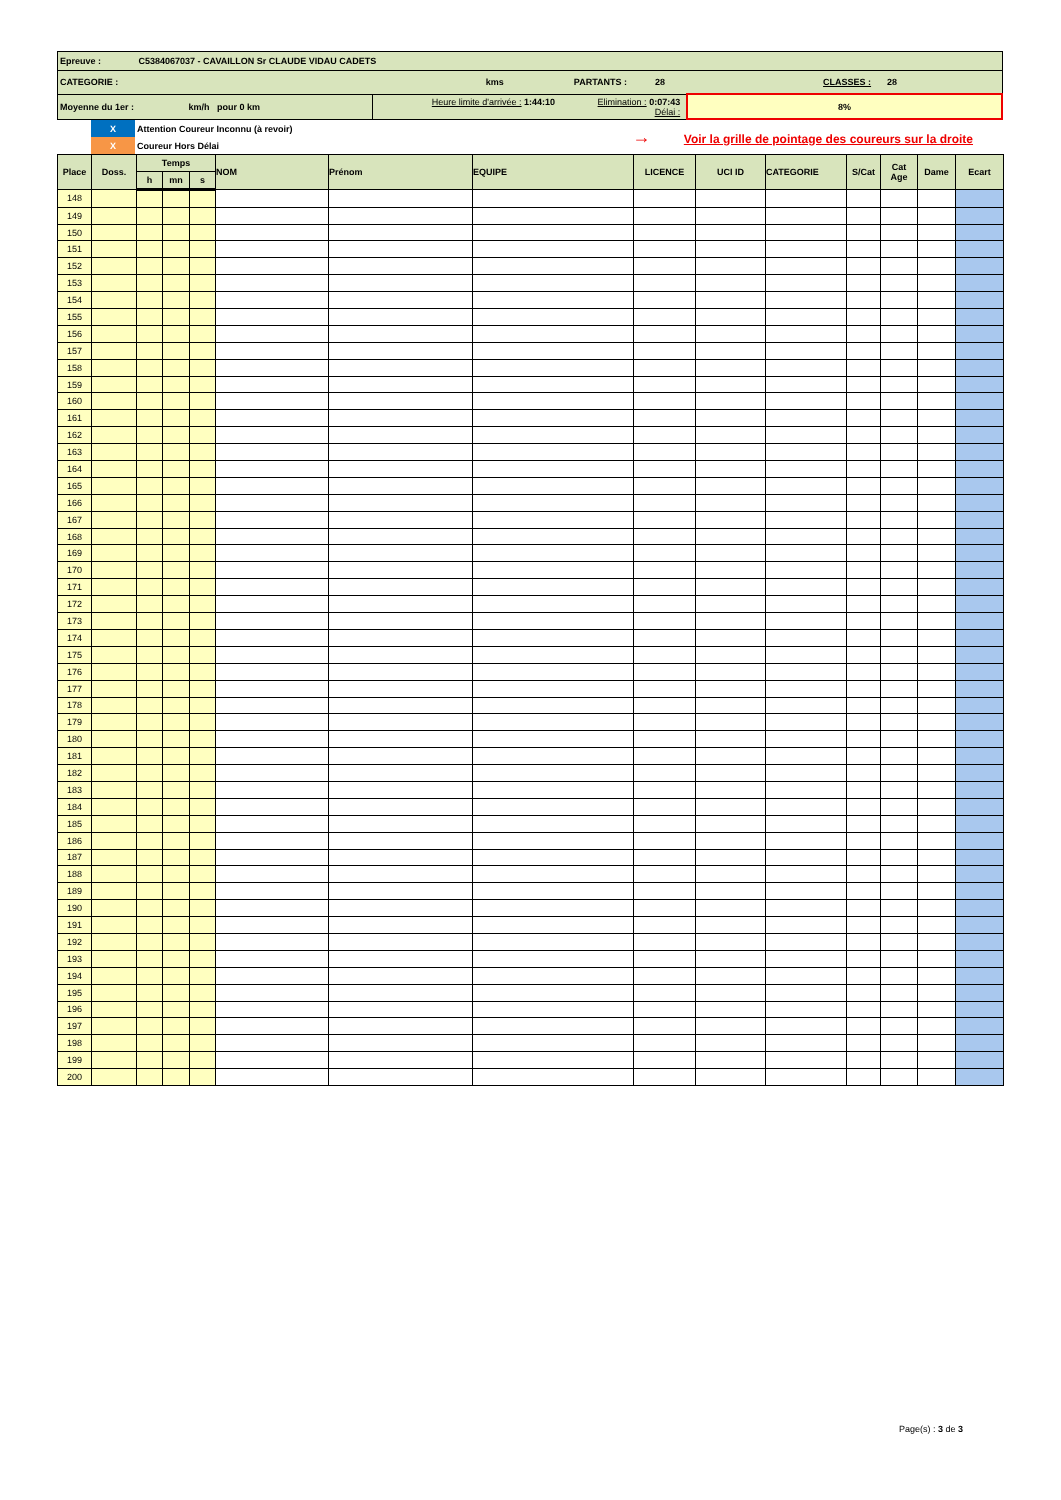| Epreuve : C5384067037 - CAVAILLON Sr CLAUDE VIDAU CADETS | | |
| CATEGORIE : kms PARTANTS : 28 CLASSES : 28 | | |
| Moyenne du 1er : km/h pour 0 km | Heure limite d'arrivée : 1:44:10 Elimination : 0:07:43 Délai : | 8% |
| | X | Attention Coureur Inconnu (à revoir) | → Voir la grille de pointage des coureurs sur la droite |
| | X | Coureur Hors Délai | |
| Place | Doss. | Temps | | | NOM | Prénom | EQUIPE | LICENCE | UCI ID | CATEGORIE | S/Cat | Cat Age | Dame | Ecart |
| --- | --- | --- | --- | --- | --- | --- | --- | --- | --- | --- | --- | --- | --- | --- |
| | | h | mn | s | | | | | | | | | | |
| 148 | | | | | | | | | | | | | | |
| 149 | | | | | | | | | | | | | | |
| 150 | | | | | | | | | | | | | | |
| 151 | | | | | | | | | | | | | | |
| 152 | | | | | | | | | | | | | | |
| 153 | | | | | | | | | | | | | | |
| 154 | | | | | | | | | | | | | | |
| 155 | | | | | | | | | | | | | | |
| 156 | | | | | | | | | | | | | | |
| 157 | | | | | | | | | | | | | | |
| 158 | | | | | | | | | | | | | | |
| 159 | | | | | | | | | | | | | | |
| 160 | | | | | | | | | | | | | | |
| 161 | | | | | | | | | | | | | | |
| 162 | | | | | | | | | | | | | | |
| 163 | | | | | | | | | | | | | | |
| 164 | | | | | | | | | | | | | | |
| 165 | | | | | | | | | | | | | | |
| 166 | | | | | | | | | | | | | | |
| 167 | | | | | | | | | | | | | | |
| 168 | | | | | | | | | | | | | | |
| 169 | | | | | | | | | | | | | | |
| 170 | | | | | | | | | | | | | | |
| 171 | | | | | | | | | | | | | | |
| 172 | | | | | | | | | | | | | | |
| 173 | | | | | | | | | | | | | | |
| 174 | | | | | | | | | | | | | | |
| 175 | | | | | | | | | | | | | | |
| 176 | | | | | | | | | | | | | | |
| 177 | | | | | | | | | | | | | | |
| 178 | | | | | | | | | | | | | | |
| 179 | | | | | | | | | | | | | | |
| 180 | | | | | | | | | | | | | | |
| 181 | | | | | | | | | | | | | | |
| 182 | | | | | | | | | | | | | | |
| 183 | | | | | | | | | | | | | | |
| 184 | | | | | | | | | | | | | | |
| 185 | | | | | | | | | | | | | | |
| 186 | | | | | | | | | | | | | | |
| 187 | | | | | | | | | | | | | | |
| 188 | | | | | | | | | | | | | | |
| 189 | | | | | | | | | | | | | | |
| 190 | | | | | | | | | | | | | | |
| 191 | | | | | | | | | | | | | | |
| 192 | | | | | | | | | | | | | | |
| 193 | | | | | | | | | | | | | | |
| 194 | | | | | | | | | | | | | | |
| 195 | | | | | | | | | | | | | | |
| 196 | | | | | | | | | | | | | | |
| 197 | | | | | | | | | | | | | | |
| 198 | | | | | | | | | | | | | | |
| 199 | | | | | | | | | | | | | | |
| 200 | | | | | | | | | | | | | | |
Page(s) : 3 de 3